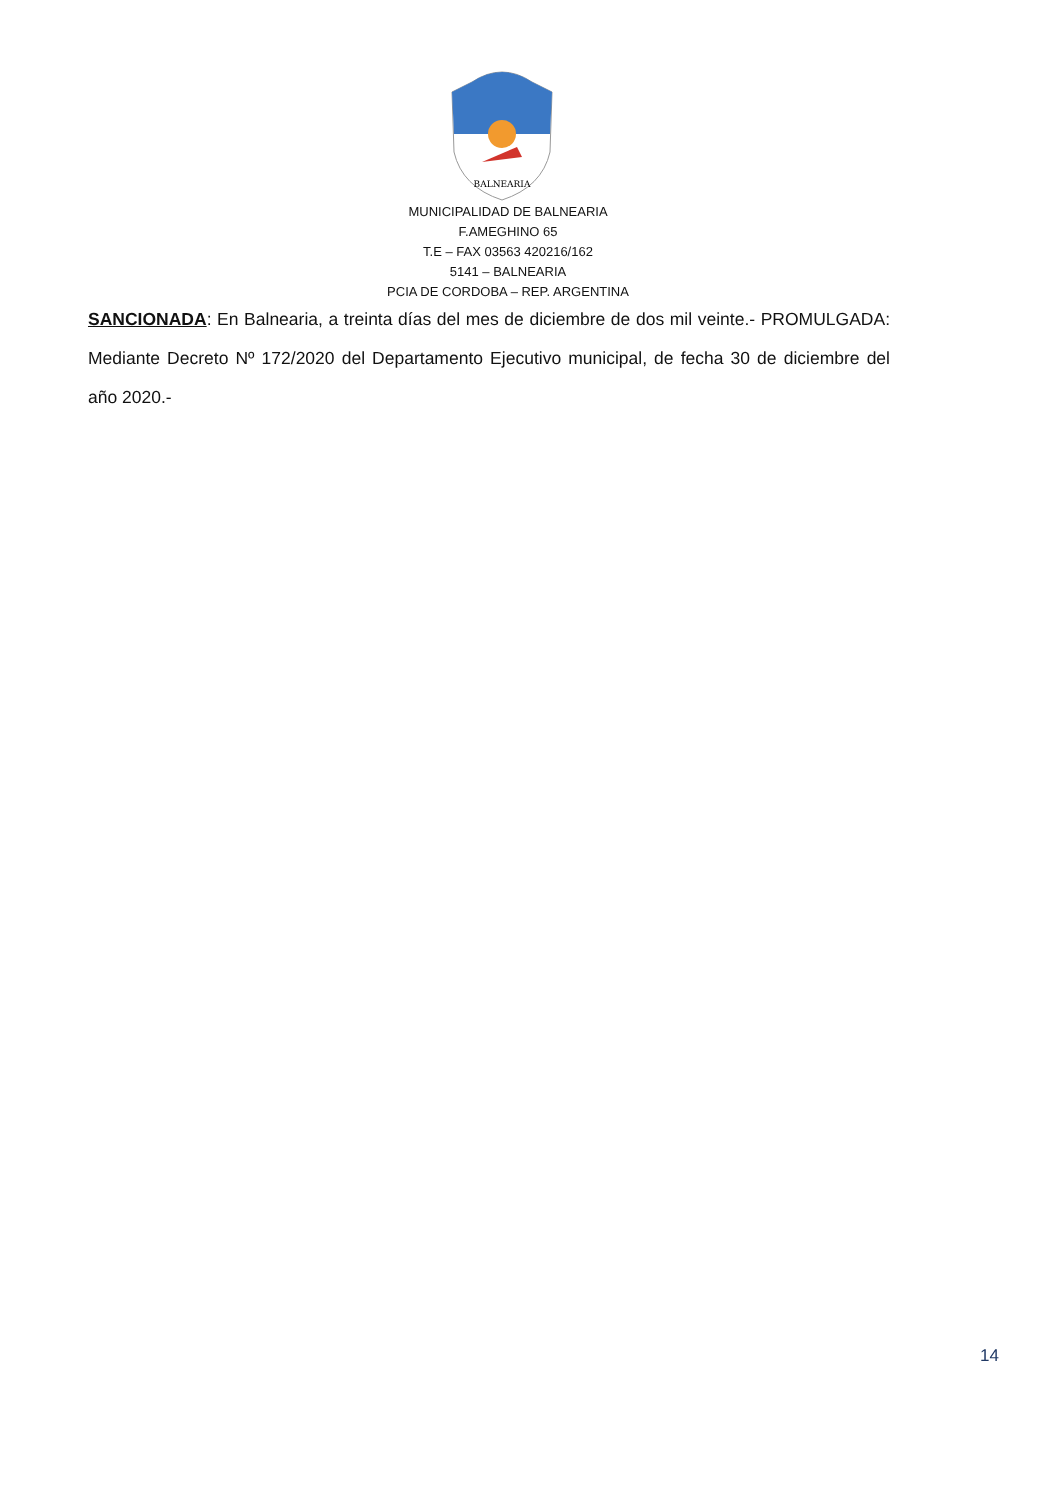BALNEARIA
MUNICIPALIDAD DE BALNEARIA
F.AMEGHINO 65
T.E – FAX 03563 420216/162
5141 – BALNEARIA
PCIA DE CORDOBA – REP. ARGENTINA
SANCIONADA: En Balnearia, a treinta días del mes de diciembre de dos mil veinte.- PROMULGADA: Mediante Decreto Nº 172/2020 del Departamento Ejecutivo municipal, de fecha 30 de diciembre del año 2020.-
14